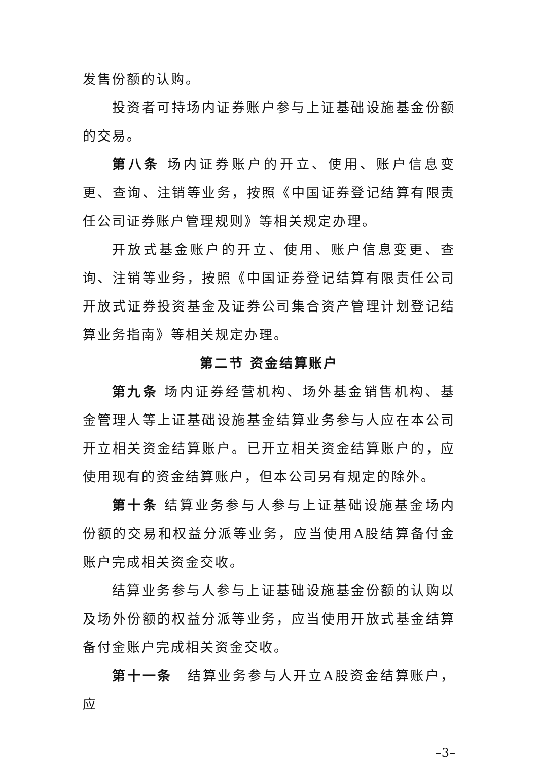发售份额的认购。
投资者可持场内证券账户参与上证基础设施基金份额的交易。
第八条 场内证券账户的开立、使用、账户信息变更、查询、注销等业务，按照《中国证券登记结算有限责任公司证券账户管理规则》等相关规定办理。
开放式基金账户的开立、使用、账户信息变更、查询、注销等业务，按照《中国证券登记结算有限责任公司开放式证券投资基金及证券公司集合资产管理计划登记结算业务指南》等相关规定办理。
第二节 资金结算账户
第九条 场内证券经营机构、场外基金销售机构、基金管理人等上证基础设施基金结算业务参与人应在本公司开立相关资金结算账户。已开立相关资金结算账户的，应使用现有的资金结算账户，但本公司另有规定的除外。
第十条 结算业务参与人参与上证基础设施基金场内份额的交易和权益分派等业务，应当使用A股结算备付金账户完成相关资金交收。
结算业务参与人参与上证基础设施基金份额的认购以及场外份额的权益分派等业务，应当使用开放式基金结算备付金账户完成相关资金交收。
第十一条　结算业务参与人开立A股资金结算账户，应
–3–